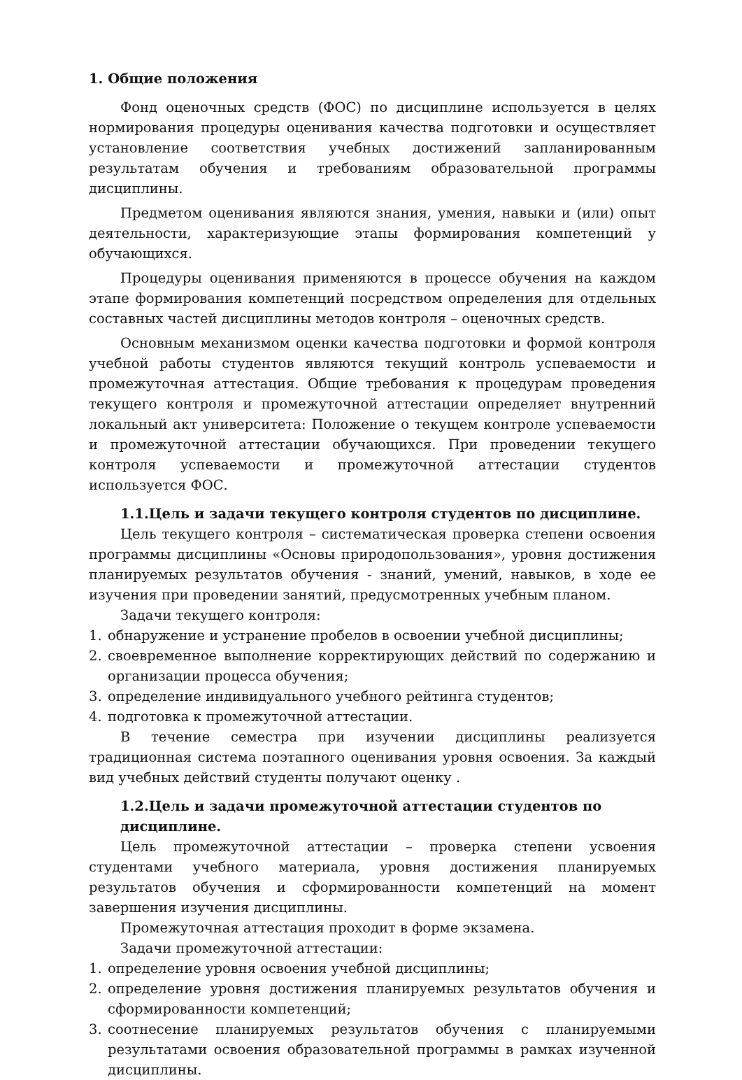1. Общие положения
Фонд оценочных средств (ФОС) по дисциплине используется в целях нормирования процедуры оценивания качества подготовки и осуществляет установление соответствия учебных достижений запланированным результатам обучения и требованиям образовательной программы дисциплины.
Предметом оценивания являются знания, умения, навыки и (или) опыт деятельности, характеризующие этапы формирования компетенций у обучающихся.
Процедуры оценивания применяются в процессе обучения на каждом этапе формирования компетенций посредством определения для отдельных составных частей дисциплины методов контроля – оценочных средств.
Основным механизмом оценки качества подготовки и формой контроля учебной работы студентов являются текущий контроль успеваемости и промежуточная аттестация. Общие требования к процедурам проведения текущего контроля и промежуточной аттестации определяет внутренний локальный акт университета: Положение о текущем контроле успеваемости и промежуточной аттестации обучающихся. При проведении текущего контроля успеваемости и промежуточной аттестации студентов используется ФОС.
1.1.Цель и задачи текущего контроля студентов по дисциплине.
Цель текущего контроля – систематическая проверка степени освоения программы дисциплины «Основы природопользования», уровня достижения планируемых результатов обучения - знаний, умений, навыков, в ходе ее изучения при проведении занятий, предусмотренных учебным планом.
Задачи текущего контроля:
1. обнаружение и устранение пробелов в освоении учебной дисциплины;
2. своевременное выполнение корректирующих действий по содержанию и организации процесса обучения;
3. определение индивидуального учебного рейтинга студентов;
4. подготовка к промежуточной аттестации.
В течение семестра при изучении дисциплины реализуется традиционная система поэтапного оценивания уровня освоения. За каждый вид учебных действий студенты получают оценку .
1.2.Цель и задачи промежуточной аттестации студентов по дисциплине.
Цель промежуточной аттестации – проверка степени усвоения студентами учебного материала, уровня достижения планируемых результатов обучения и сформированности компетенций на момент завершения изучения дисциплины.
Промежуточная аттестация проходит в форме экзамена.
Задачи промежуточной аттестации:
1. определение уровня освоения учебной дисциплины;
2. определение уровня достижения планируемых результатов обучения и сформированности компетенций;
3. соотнесение планируемых результатов обучения с планируемыми результатами освоения образовательной программы в рамках изученной дисциплины.